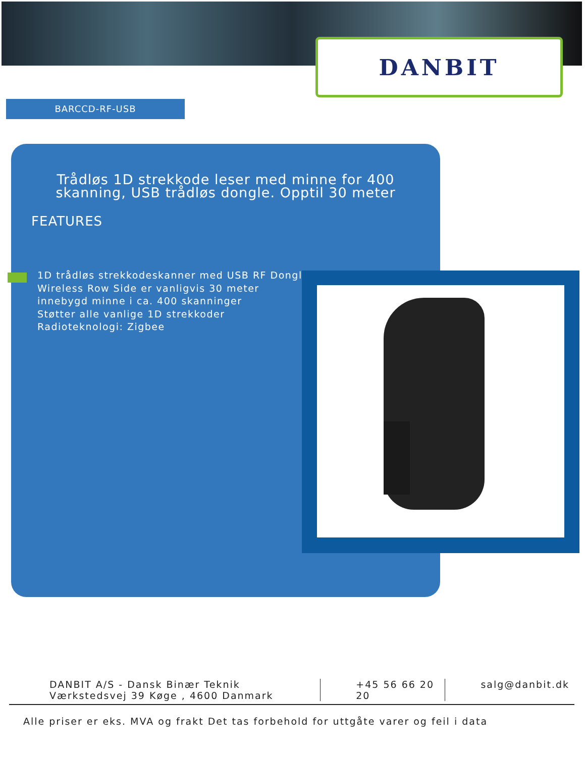DANBIT
BARCCD-RF-USB
Trådløs 1D strekkode leser med minne for 400 skanning, USB trådløs dongle. Opptil 30 meter
FEATURES
1D trådløs strekkodeskanner med USB RF Dongle
Wireless Row Side er vanligvis 30 meter
innebygd minne i ca. 400 skanninger
Støtter alle vanlige 1D strekkoder
Radioteknologi: Zigbee
DANBIT A/S - Dansk Binær Teknik
Værkstedsvej 39 Køge , 4600 Danmark
+45 56 66 20 20
salg@danbit.dk
Alle priser er eks. MVA og frakt Det tas forbehold for uttgåte varer og feil i data